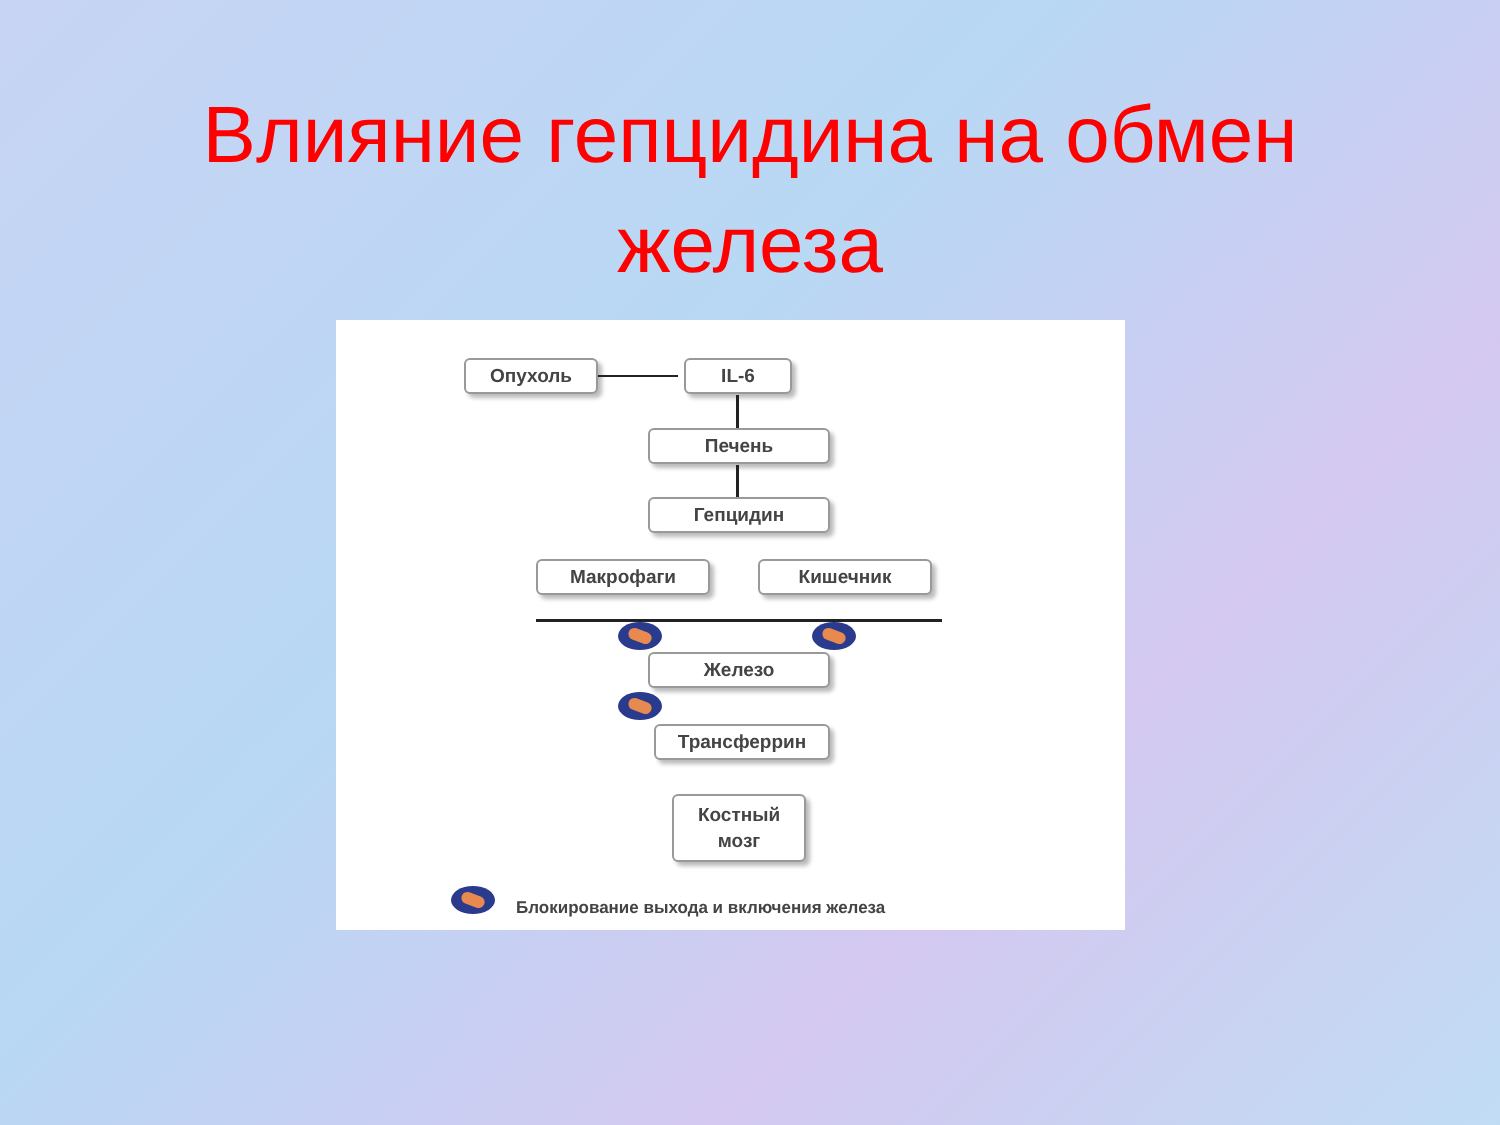Влияние гепцидина на обмен
железа
Опухоль IL-6
Печень
Гепцидин
Макрофаги Кишечник
Железо
Трансферрин
Костный
мозг
Блокирование выхода и включения железа